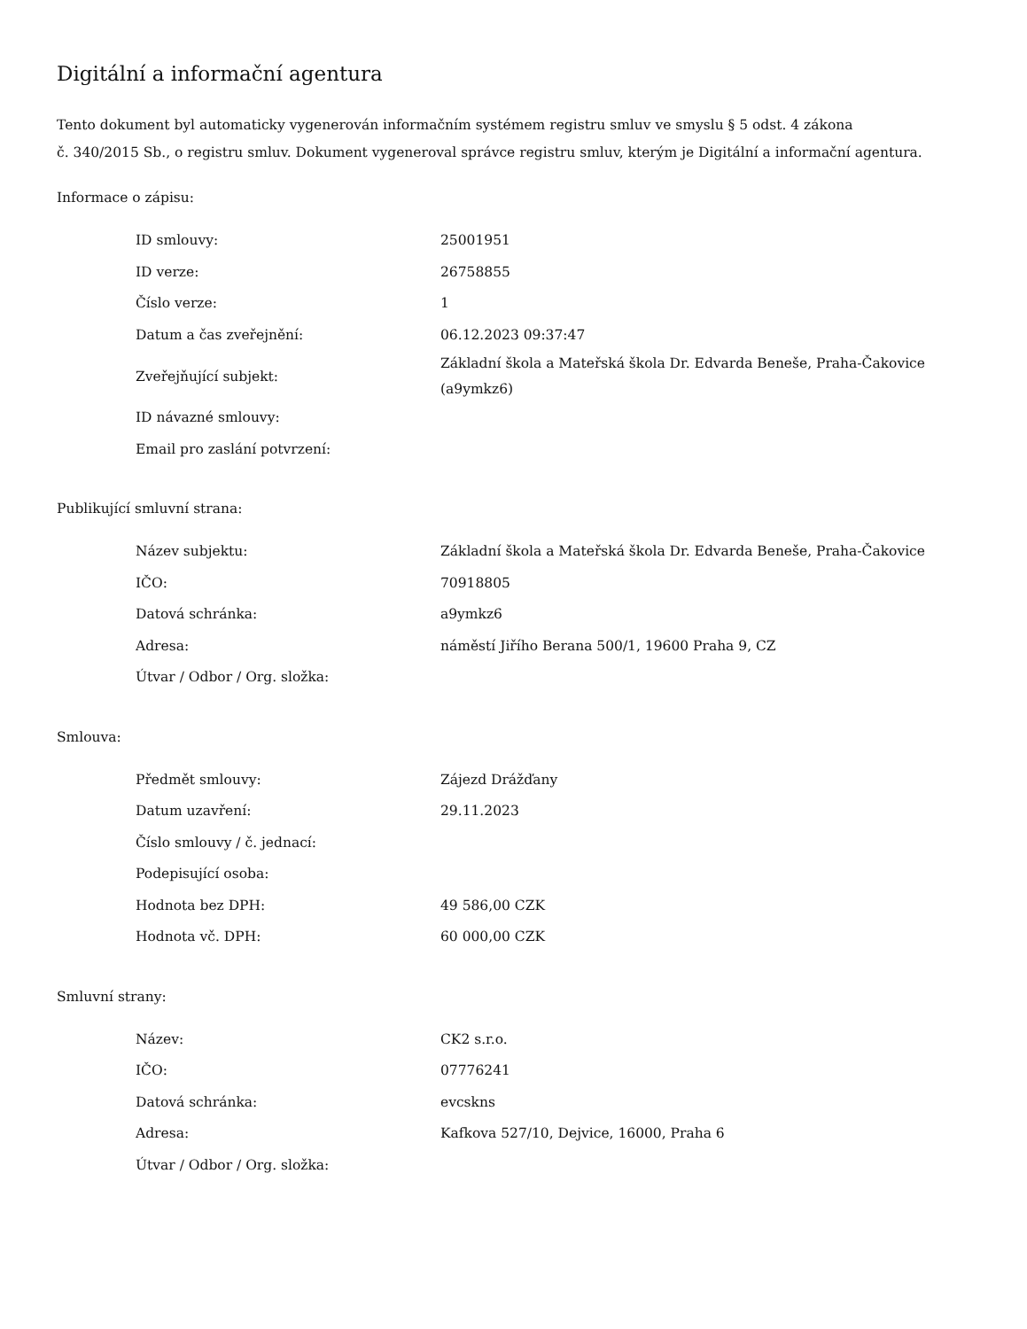Digitální a informační agentura
Tento dokument byl automaticky vygenerován informačním systémem registru smluv ve smyslu § 5 odst. 4 zákona
č. 340/2015 Sb., o registru smluv. Dokument vygeneroval správce registru smluv, kterým je Digitální a informační agentura.
Informace o zápisu:
| ID smlouvy: | 25001951 |
| ID verze: | 26758855 |
| Číslo verze: | 1 |
| Datum a čas zveřejnění: | 06.12.2023 09:37:47 |
| Zveřejňující subjekt: | Základní škola a Mateřská škola Dr. Edvarda Beneše, Praha-Čakovice (a9ymkz6) |
| ID návazné smlouvy: | |
| Email pro zaslání potvrzení: | |
Publikující smluvní strana:
| Název subjektu: | Základní škola a Mateřská škola Dr. Edvarda Beneše, Praha-Čakovice |
| IČO: | 70918805 |
| Datová schránka: | a9ymkz6 |
| Adresa: | náměstí Jiřího Berana 500/1, 19600 Praha 9, CZ |
| Útvar / Odbor / Org. složka: | |
Smlouva:
| Předmět smlouvy: | Zájezd Drážďany |
| Datum uzavření: | 29.11.2023 |
| Číslo smlouvy / č. jednací: | |
| Podepisující osoba: | |
| Hodnota bez DPH: | 49 586,00 CZK |
| Hodnota vč. DPH: | 60 000,00 CZK |
Smluvní strany:
| Název: | CK2 s.r.o. |
| IČO: | 07776241 |
| Datová schránka: | evcskns |
| Adresa: | Kafkova 527/10, Dejvice, 16000, Praha 6 |
| Útvar / Odbor / Org. složka: | |